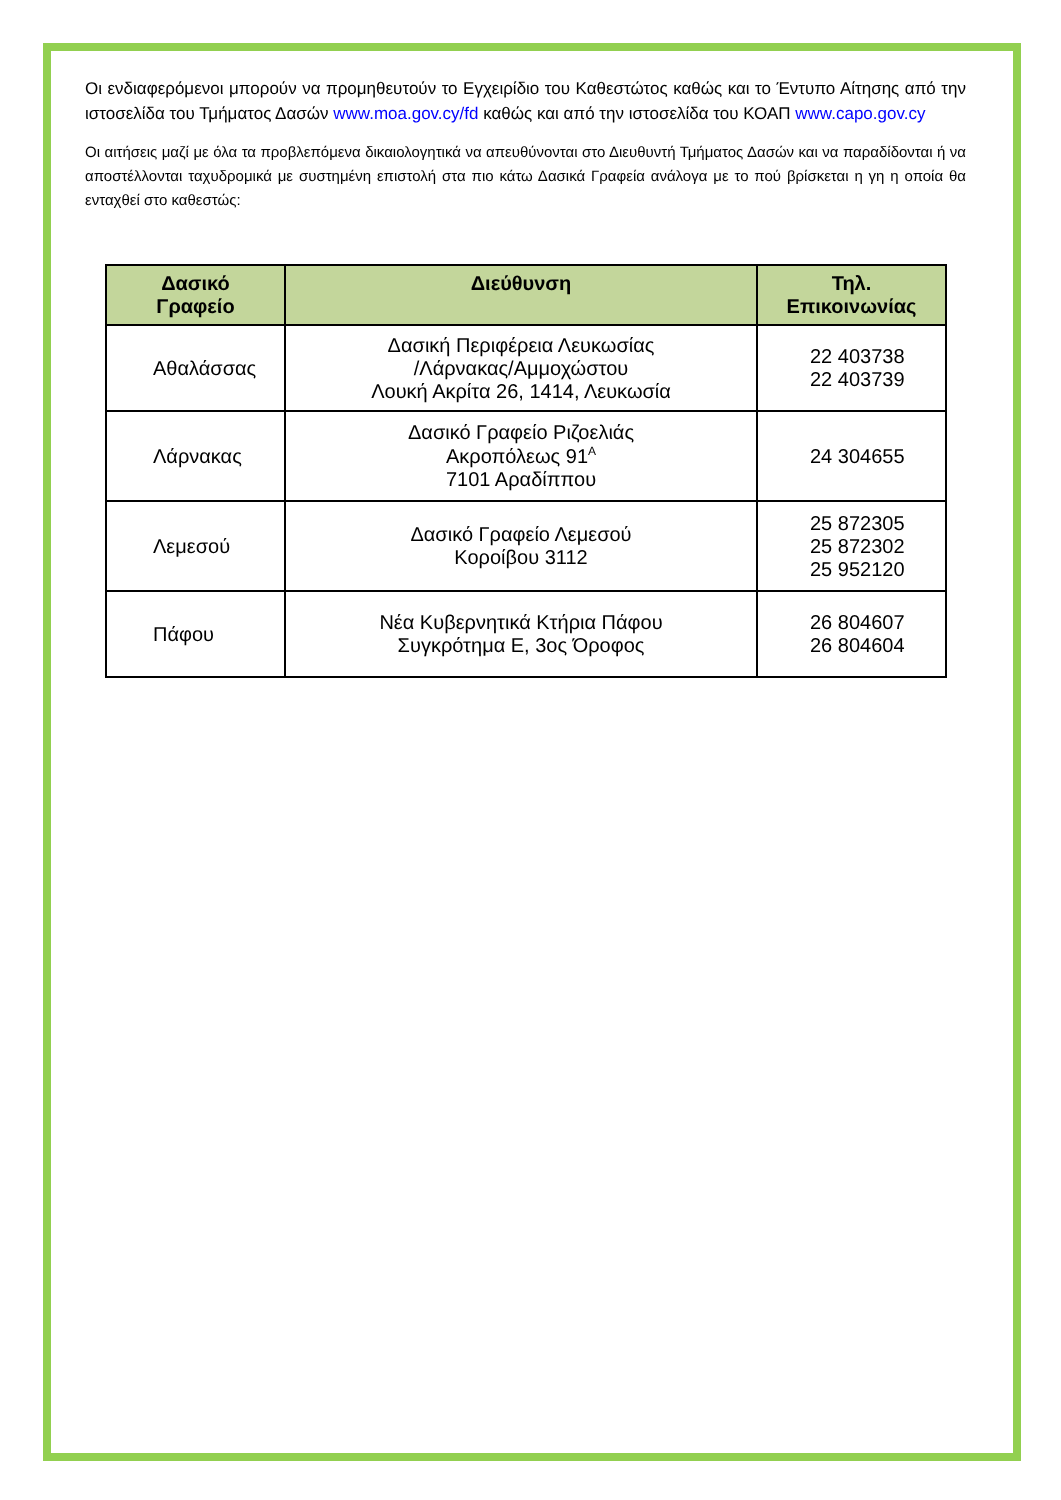Οι ενδιαφερόμενοι μπορούν να προμηθευτούν το Εγχειρίδιο του Καθεστώτος καθώς και το Έντυπο Αίτησης από την ιστοσελίδα του Τμήματος Δασών www.moa.gov.cy/fd καθώς και από την ιστοσελίδα του ΚΟΑΠ www.capo.gov.cy
Οι αιτήσεις μαζί με όλα τα προβλεπόμενα δικαιολογητικά να απευθύνονται στο Διευθυντή Τμήματος Δασών και να παραδίδονται ή να αποστέλλονται ταχυδρομικά με συστημένη επιστολή στα πιο κάτω Δασικά Γραφεία ανάλογα με το πού βρίσκεται η γη η οποία θα ενταχθεί στο καθεστώς:
| Δασικό Γραφείο | Διεύθυνση | Τηλ. Επικοινωνίας |
| --- | --- | --- |
| Αθαλάσσας | Δασική Περιφέρεια Λευκωσίας /Λάρνακας/Αμμοχώστου Λουκή Ακρίτα 26, 1414, Λευκωσία | 22 403738 22 403739 |
| Λάρνακας | Δασικό Γραφείο Ριζοελιάς Ακροπόλεως 91<sup>Α</sup> 7101 Αραδίππου | 24 304655 |
| Λεμεσού | Δασικό Γραφείο Λεμεσού Κοροίβου 3112 | 25 872305 25 872302 25 952120 |
| Πάφου | Νέα Κυβερνητικά Κτήρια Πάφου Συγκρότημα Ε, 3ος Όροφος | 26 804607 26 804604 |